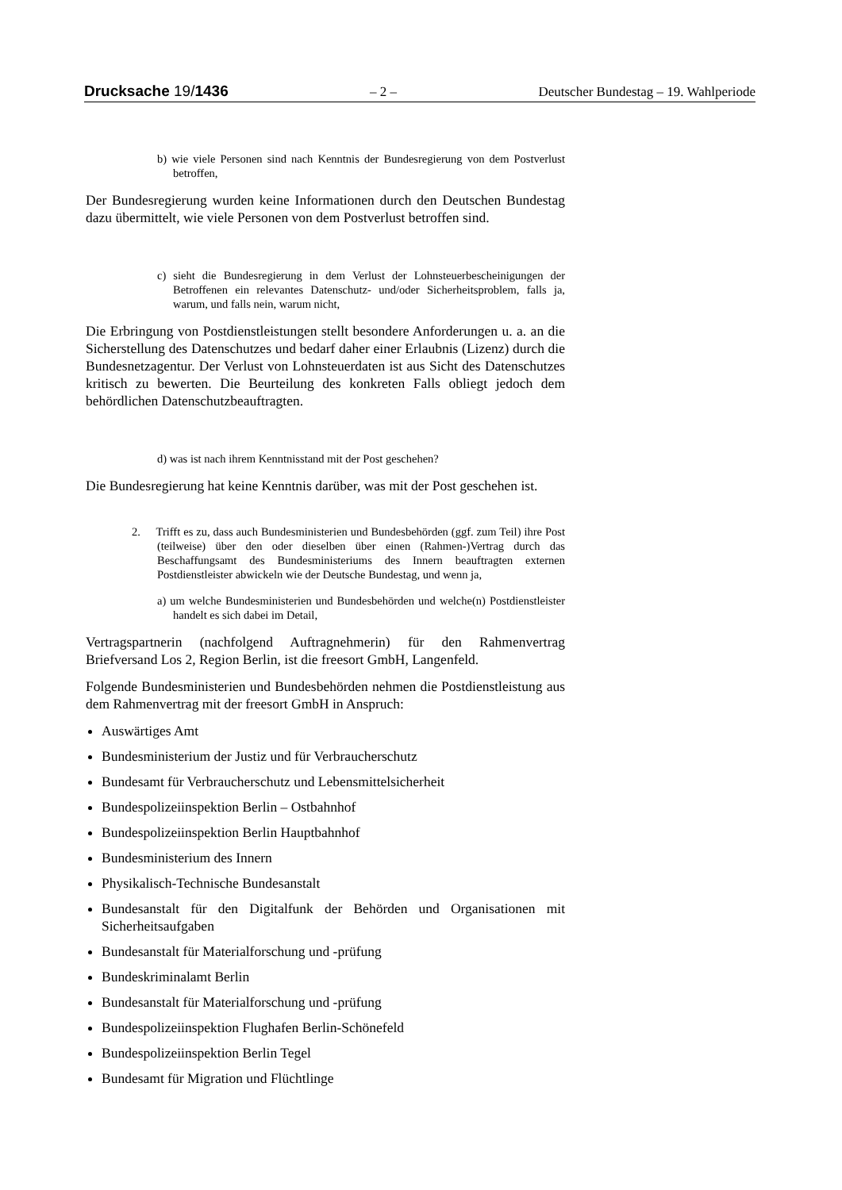Drucksache 19/1436 – 2 – Deutscher Bundestag – 19. Wahlperiode
b) wie viele Personen sind nach Kenntnis der Bundesregierung von dem Postverlust betroffen,
Der Bundesregierung wurden keine Informationen durch den Deutschen Bundestag dazu übermittelt, wie viele Personen von dem Postverlust betroffen sind.
c) sieht die Bundesregierung in dem Verlust der Lohnsteuerbescheinigungen der Betroffenen ein relevantes Datenschutz- und/oder Sicherheitsproblem, falls ja, warum, und falls nein, warum nicht,
Die Erbringung von Postdienstleistungen stellt besondere Anforderungen u. a. an die Sicherstellung des Datenschutzes und bedarf daher einer Erlaubnis (Lizenz) durch die Bundesnetzagentur. Der Verlust von Lohnsteuerdaten ist aus Sicht des Datenschutzes kritisch zu bewerten. Die Beurteilung des konkreten Falls obliegt jedoch dem behördlichen Datenschutzbeauftragten.
d) was ist nach ihrem Kenntnisstand mit der Post geschehen?
Die Bundesregierung hat keine Kenntnis darüber, was mit der Post geschehen ist.
2. Trifft es zu, dass auch Bundesministerien und Bundesbehörden (ggf. zum Teil) ihre Post (teilweise) über den oder dieselben über einen (Rahmen-)Vertrag durch das Beschaffungsamt des Bundesministeriums des Innern beauftragten externen Postdienstleister abwickeln wie der Deutsche Bundestag, und wenn ja,
a) um welche Bundesministerien und Bundesbehörden und welche(n) Postdienstleister handelt es sich dabei im Detail,
Vertragspartnerin (nachfolgend Auftragnehmerin) für den Rahmenvertrag Briefversand Los 2, Region Berlin, ist die freesort GmbH, Langenfeld.
Folgende Bundesministerien und Bundesbehörden nehmen die Postdienstleistung aus dem Rahmenvertrag mit der freesort GmbH in Anspruch:
Auswärtiges Amt
Bundesministerium der Justiz und für Verbraucherschutz
Bundesamt für Verbraucherschutz und Lebensmittelsicherheit
Bundespolizeiinspektion Berlin – Ostbahnhof
Bundespolizeiinspektion Berlin Hauptbahnhof
Bundesministerium des Innern
Physikalisch-Technische Bundesanstalt
Bundesanstalt für den Digitalfunk der Behörden und Organisationen mit Sicherheitsaufgaben
Bundesanstalt für Materialforschung und -prüfung
Bundeskriminalamt Berlin
Bundesanstalt für Materialforschung und -prüfung
Bundespolizeiinspektion Flughafen Berlin-Schönefeld
Bundespolizeiinspektion Berlin Tegel
Bundesamt für Migration und Flüchtlinge